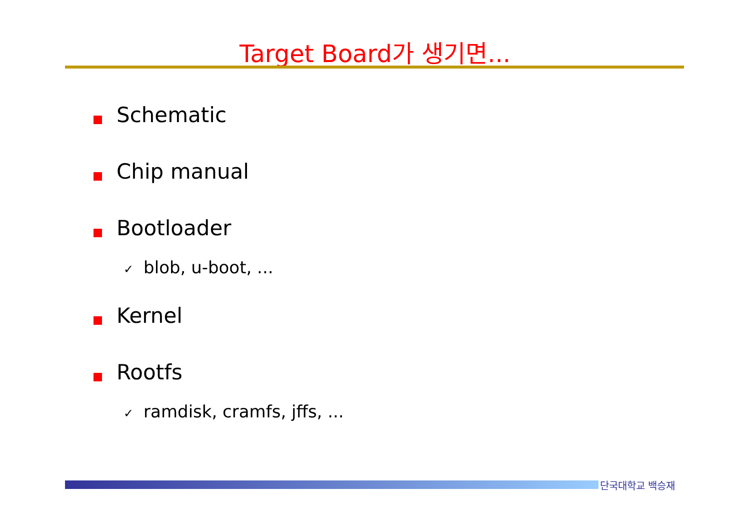Target Board가 생기면...
Schematic
Chip manual
Bootloader
✓ blob, u-boot, ...
Kernel
Rootfs
✓ ramdisk, cramfs, jffs, ...
단국대학교 백승재